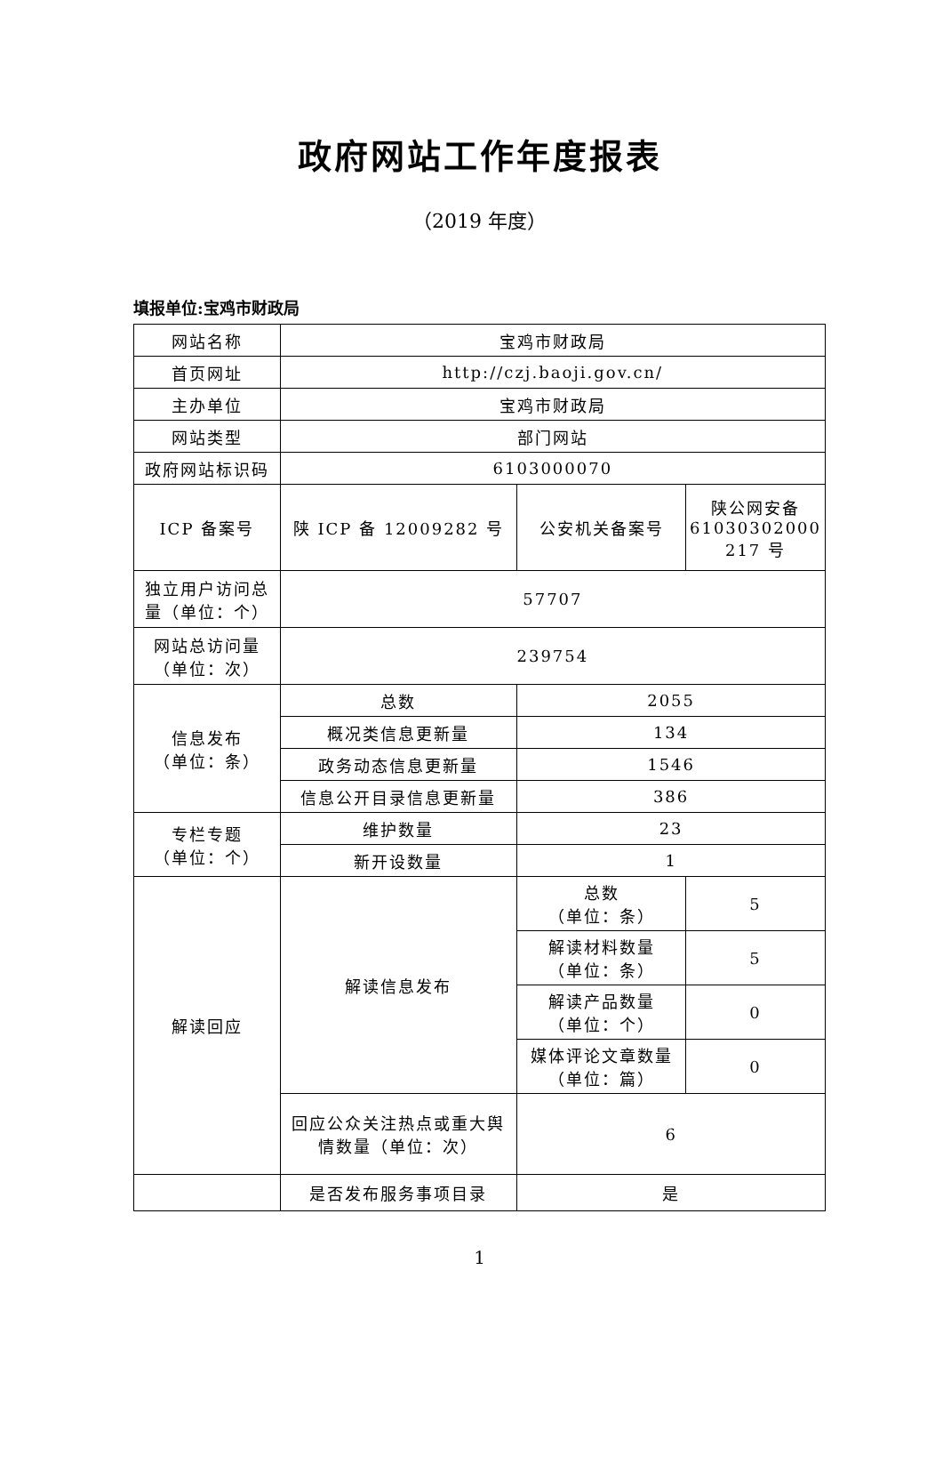政府网站工作年度报表
（2019 年度）
填报单位:宝鸡市财政局
| 网站名称 | 宝鸡市财政局 | | |
| 首页网址 | http://czj.baoji.gov.cn/ | | |
| 主办单位 | 宝鸡市财政局 | | |
| 网站类型 | 部门网站 | | |
| 政府网站标识码 | 6103000070 | | |
| ICP 备案号 | 陕 ICP 备 12009282 号 | 公安机关备案号 | 陕公网安备 61030302000 217 号 |
| 独立用户访问总量（单位：个） | 57707 | | |
| 网站总访问量（单位：次） | 239754 | | |
| 信息发布 （单位：条） | 总数 | 2055 | |
| | 概况类信息更新量 | 134 | |
| | 政务动态信息更新量 | 1546 | |
| | 信息公开目录信息更新量 | 386 | |
| 专栏专题 （单位：个） | 维护数量 | 23 | |
| | 新开设数量 | 1 | |
| 解读回应 | 解读信息发布 | 总数 （单位：条） | 5 |
| | | 解读材料数量 （单位：条） | 5 |
| | | 解读产品数量 （单位：个） | 0 |
| | | 媒体评论文章数量 （单位：篇） | 0 |
| | 回应公众关注热点或重大舆情数量（单位：次） | 6 | |
| | 是否发布服务事项目录 | 是 | |
1